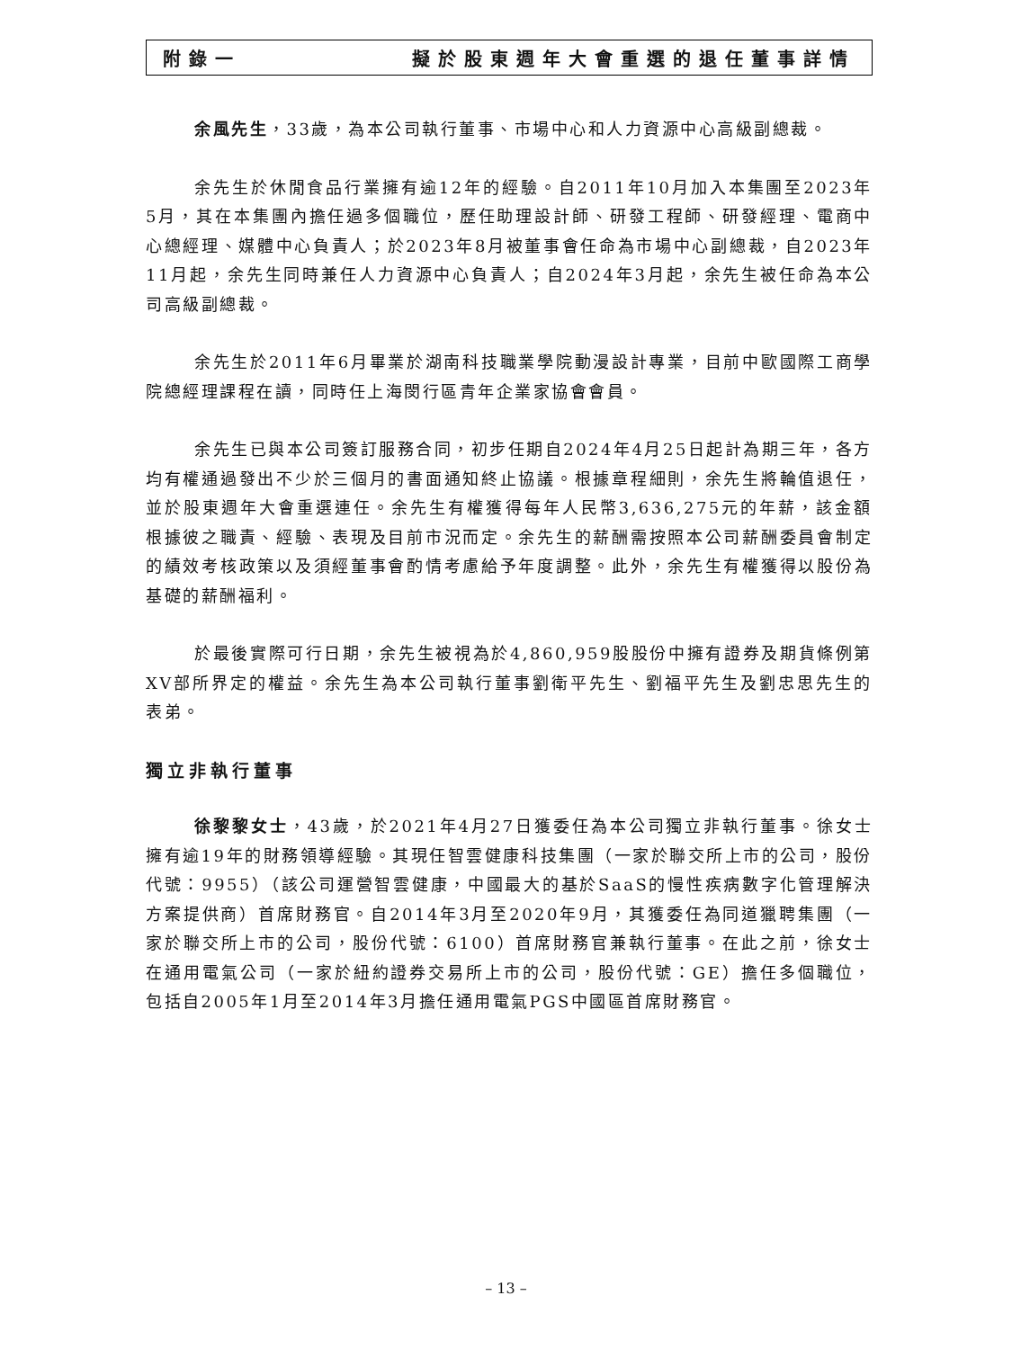附錄一 擬於股東週年大會重選的退任董事詳情
余風先生，33歲，為本公司執行董事、市場中心和人力資源中心高級副總裁。
余先生於休閒食品行業擁有逾12年的經驗。自2011年10月加入本集團至2023年5月，其在本集團內擔任過多個職位，歷任助理設計師、研發工程師、研發經理、電商中心總經理、媒體中心負責人；於2023年8月被董事會任命為市場中心副總裁，自2023年11月起，余先生同時兼任人力資源中心負責人；自2024年3月起，余先生被任命為本公司高級副總裁。
余先生於2011年6月畢業於湖南科技職業學院動漫設計專業，目前中歐國際工商學院總經理課程在讀，同時任上海閔行區青年企業家協會會員。
余先生已與本公司簽訂服務合同，初步任期自2024年4月25日起計為期三年，各方均有權通過發出不少於三個月的書面通知終止協議。根據章程細則，余先生將輪值退任，並於股東週年大會重選連任。余先生有權獲得每年人民幣3,636,275元的年薪，該金額根據彼之職責、經驗、表現及目前市況而定。余先生的薪酬需按照本公司薪酬委員會制定的績效考核政策以及須經董事會酌情考慮給予年度調整。此外，余先生有權獲得以股份為基礎的薪酬福利。
於最後實際可行日期，余先生被視為於4,860,959股股份中擁有證券及期貨條例第XV部所界定的權益。余先生為本公司執行董事劉衛平先生、劉福平先生及劉忠思先生的表弟。
獨立非執行董事
徐黎黎女士，43歲，於2021年4月27日獲委任為本公司獨立非執行董事。徐女士擁有逾19年的財務領導經驗。其現任智雲健康科技集團（一家於聯交所上市的公司，股份代號：9955）（該公司運營智雲健康，中國最大的基於SaaS的慢性疾病數字化管理解決方案提供商）首席財務官。自2014年3月至2020年9月，其獲委任為同道獵聘集團（一家於聯交所上市的公司，股份代號：6100）首席財務官兼執行董事。在此之前，徐女士在通用電氣公司（一家於紐約證券交易所上市的公司，股份代號：GE）擔任多個職位，包括自2005年1月至2014年3月擔任通用電氣PGS中國區首席財務官。
– 13 –